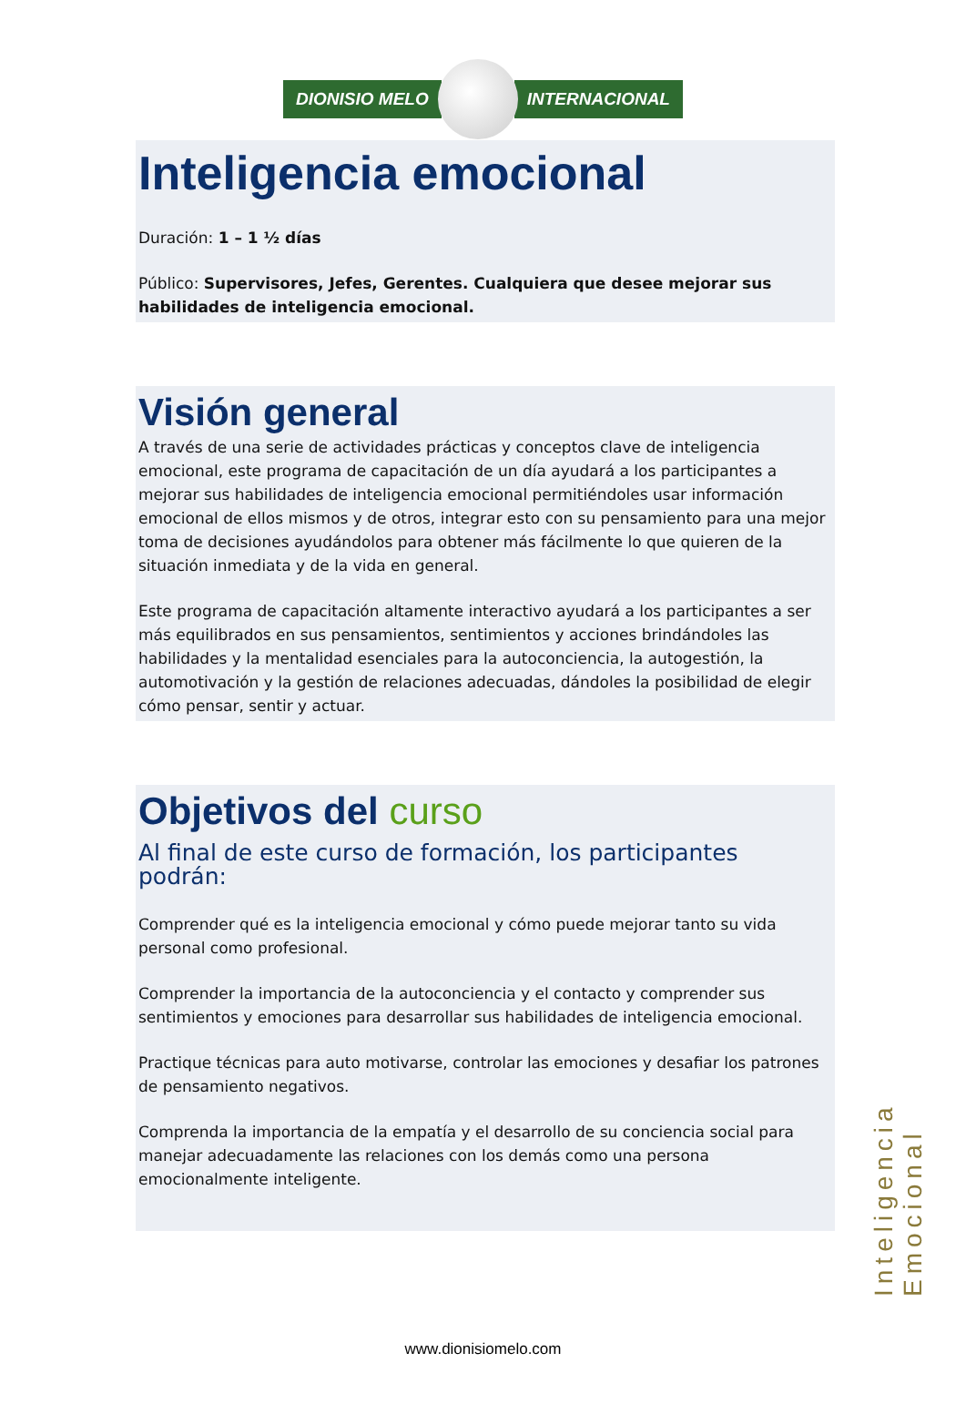DIONISIO MELO INTERNACIONAL
Inteligencia emocional
Duración: 1 – 1 ½ días
Público: Supervisores, Jefes, Gerentes. Cualquiera que desee mejorar sus habilidades de inteligencia emocional.
Visión general
A través de una serie de actividades prácticas y conceptos clave de inteligencia emocional, este programa de capacitación de un día ayudará a los participantes a mejorar sus habilidades de inteligencia emocional permitiéndoles usar información emocional de ellos mismos y de otros, integrar esto con su pensamiento para una mejor toma de decisiones ayudándolos para obtener más fácilmente lo que quieren de la situación inmediata y de la vida en general.
Este programa de capacitación altamente interactivo ayudará a los participantes a ser más equilibrados en sus pensamientos, sentimientos y acciones brindándoles las habilidades y la mentalidad esenciales para la autoconciencia, la autogestión, la automotivación y la gestión de relaciones adecuadas, dándoles la posibilidad de elegir cómo pensar, sentir y actuar.
Objetivos del curso
Al final de este curso de formación, los participantes podrán:
Comprender qué es la inteligencia emocional y cómo puede mejorar tanto su vida personal como profesional.
Comprender la importancia de la autoconciencia y el contacto y comprender sus sentimientos y emociones para desarrollar sus habilidades de inteligencia emocional.
Practique técnicas para auto motivarse, controlar las emociones y desafiar los patrones de pensamiento negativos.
Comprenda la importancia de la empatía y el desarrollo de su conciencia social para manejar adecuadamente las relaciones con los demás como una persona emocionalmente inteligente.
Inteligencia Emocional
www.dionisiomelo.com